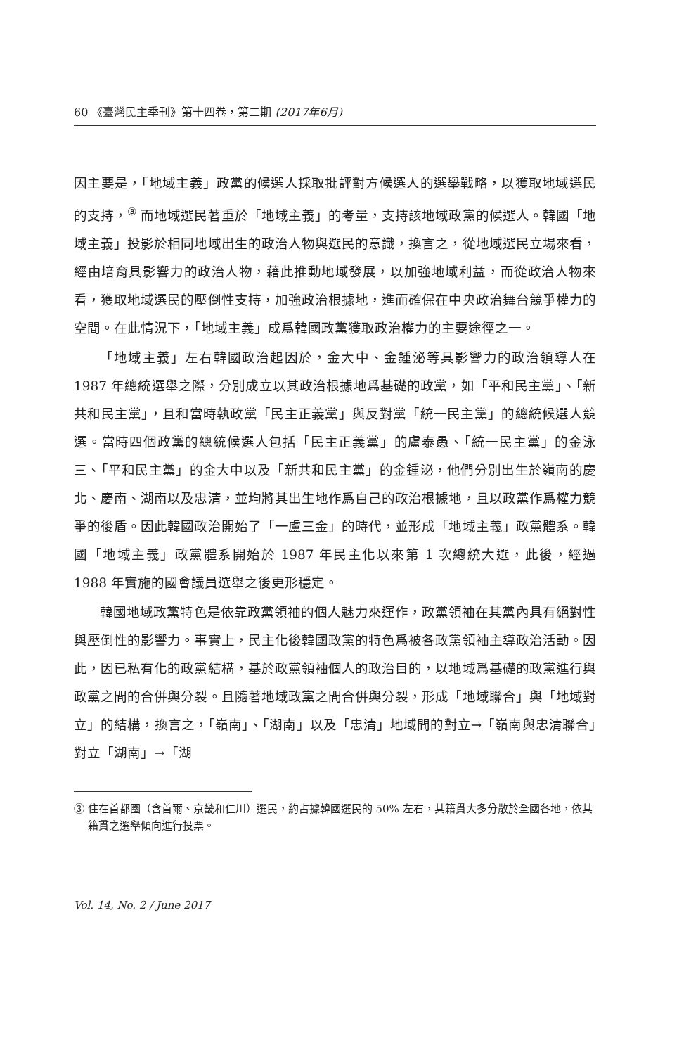60 《臺灣民主季刊》第十四卷，第二期 (2017年6月)
因主要是，「地域主義」政黨的候選人採取批評對方候選人的選舉戰略，以獲取地域選民的支持，<sup>③</sup> 而地域選民著重於「地域主義」的考量，支持該地域政黨的候選人。韓國「地域主義」投影於相同地域出生的政治人物與選民的意識，換言之，從地域選民立場來看，經由培育具影響力的政治人物，藉此推動地域發展，以加強地域利益，而從政治人物來看，獲取地域選民的壓倒性支持，加強政治根據地，進而確保在中央政治舞台競爭權力的空間。在此情況下，「地域主義」成爲韓國政黨獲取政治權力的主要途徑之一。
「地域主義」左右韓國政治起因於，金大中、金鍾泌等具影響力的政治領導人在 1987 年總統選舉之際，分別成立以其政治根據地爲基礎的政黨，如「平和民主黨」、「新共和民主黨」，且和當時執政黨「民主正義黨」與反對黨「統一民主黨」的總統候選人競選。當時四個政黨的總統候選人包括「民主正義黨」的盧泰愚、「統一民主黨」的金泳三、「平和民主黨」的金大中以及「新共和民主黨」的金鍾泌，他們分別出生於嶺南的慶北、慶南、湖南以及忠清，並均將其出生地作爲自己的政治根據地，且以政黨作爲權力競爭的後盾。因此韓國政治開始了「一盧三金」的時代，並形成「地域主義」政黨體系。韓國「地域主義」政黨體系開始於 1987 年民主化以來第 1 次總統大選，此後，經過 1988 年實施的國會議員選舉之後更形穩定。
韓國地域政黨特色是依靠政黨領袖的個人魅力來運作，政黨領袖在其黨內具有絕對性與壓倒性的影響力。事實上，民主化後韓國政黨的特色爲被各政黨領袖主導政治活動。因此，因已私有化的政黨結構，基於政黨領袖個人的政治目的，以地域爲基礎的政黨進行與政黨之間的合併與分裂。且隨著地域政黨之間合併與分裂，形成「地域聯合」與「地域對立」的結構，換言之，「嶺南」、「湖南」以及「忠清」地域間的對立→「嶺南與忠清聯合」對立「湖南」→「湖
③ 住在首都圈（含首爾、京畿和仁川）選民，約占據韓國選民的 50% 左右，其籍貫大多分散於全國各地，依其籍貫之選舉傾向進行投票。
Vol. 14, No. 2 / June 2017